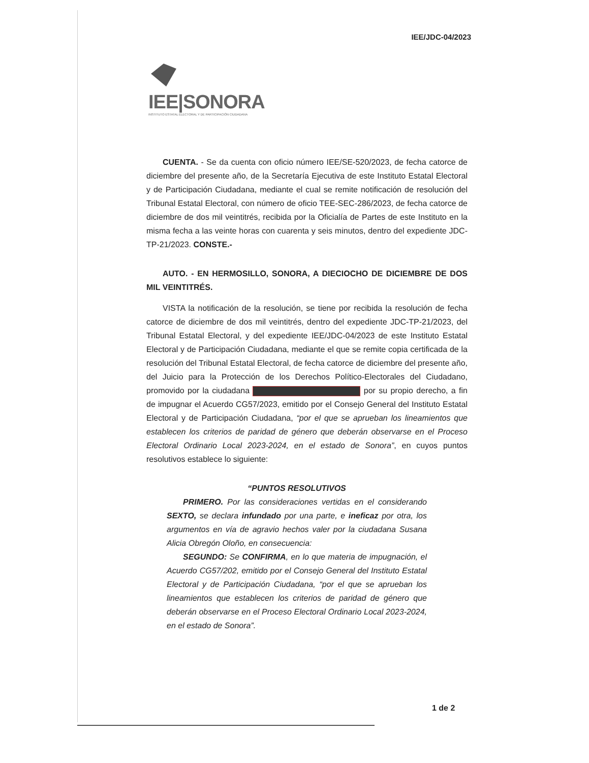IEE/JDC-04/2023
IEE|SONORA
INSTITUTO ESTATAL ELECTORAL Y DE PARTICIPACIÓN CIUDADANA
CUENTA. - Se da cuenta con oficio número IEE/SE-520/2023, de fecha catorce de diciembre del presente año, de la Secretaría Ejecutiva de este Instituto Estatal Electoral y de Participación Ciudadana, mediante el cual se remite notificación de resolución del Tribunal Estatal Electoral, con número de oficio TEE-SEC-286/2023, de fecha catorce de diciembre de dos mil veintitrés, recibida por la Oficialía de Partes de este Instituto en la misma fecha a las veinte horas con cuarenta y seis minutos, dentro del expediente JDC-TP-21/2023. CONSTE.-
AUTO. - EN HERMOSILLO, SONORA, A DIECIOCHO DE DICIEMBRE DE DOS MIL VEINTITRÉS.
VISTA la notificación de la resolución, se tiene por recibida la resolución de fecha catorce de diciembre de dos mil veintitrés, dentro del expediente JDC-TP-21/2023, del Tribunal Estatal Electoral, y del expediente IEE/JDC-04/2023 de este Instituto Estatal Electoral y de Participación Ciudadana, mediante el que se remite copia certificada de la resolución del Tribunal Estatal Electoral, de fecha catorce de diciembre del presente año, del Juicio para la Protección de los Derechos Político-Electorales del Ciudadano, promovido por la ciudadana por su propio derecho, a fin de impugnar el Acuerdo CG57/2023, emitido por el Consejo General del Instituto Estatal Electoral y de Participación Ciudadana, “por el que se aprueban los lineamientos que establecen los criterios de paridad de género que deberán observarse en el Proceso Electoral Ordinario Local 2023-2024, en el estado de Sonora”, en cuyos puntos resolutivos establece lo siguiente:
“PUNTOS RESOLUTIVOS
PRIMERO. Por las consideraciones vertidas en el considerando SEXTO, se declara infundado por una parte, e ineficaz por otra, los argumentos en vía de agravio hechos valer por la ciudadana Susana Alicia Obregón Oloño, en consecuencia:
SEGUNDO: Se CONFIRMA, en lo que materia de impugnación, el Acuerdo CG57/202, emitido por el Consejo General del Instituto Estatal Electoral y de Participación Ciudadana, “por el que se aprueban los lineamientos que establecen los criterios de paridad de género que deberán observarse en el Proceso Electoral Ordinario Local 2023-2024, en el estado de Sonora”.
1 de 2